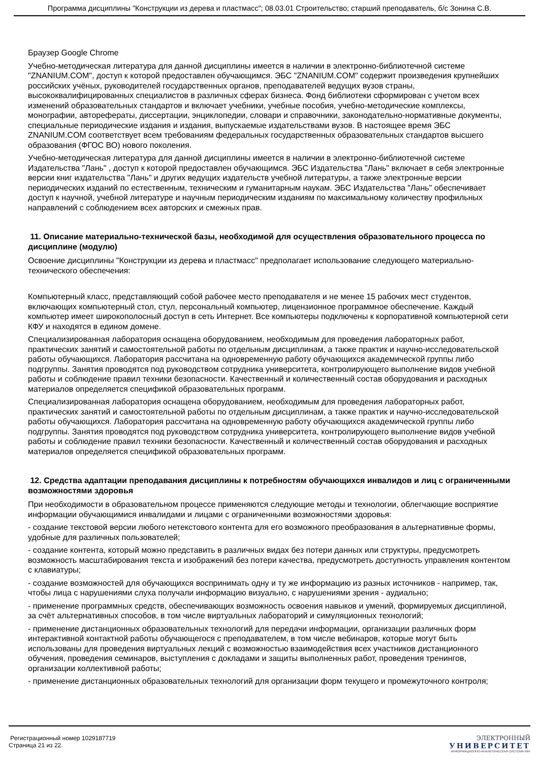Программа дисциплины "Конструкции из дерева и пластмасс"; 08.03.01 Строительство; старший преподаватель, б/с Зонина С.В.
Браузер Google Chrome
Учебно-методическая литература для данной дисциплины имеется в наличии в электронно-библиотечной системе "ZNANIUM.COM", доступ к которой предоставлен обучающимся. ЭБС "ZNANIUM.COM" содержит произведения крупнейших российских учёных, руководителей государственных органов, преподавателей ведущих вузов страны, высококвалифицированных специалистов в различных сферах бизнеса. Фонд библиотеки сформирован с учетом всех изменений образовательных стандартов и включает учебники, учебные пособия, учебно-методические комплексы, монографии, авторефераты, диссертации, энциклопедии, словари и справочники, законодательно-нормативные документы, специальные периодические издания и издания, выпускаемые издательствами вузов. В настоящее время ЭБС ZNANIUM.COM соответствует всем требованиям федеральных государственных образовательных стандартов высшего образования (ФГОС ВО) нового поколения.
Учебно-методическая литература для данной дисциплины имеется в наличии в электронно-библиотечной системе Издательства "Лань" , доступ к которой предоставлен обучающимся. ЭБС Издательства "Лань" включает в себя электронные версии книг издательства "Лань" и других ведущих издательств учебной литературы, а также электронные версии периодических изданий по естественным, техническим и гуманитарным наукам. ЭБС Издательства "Лань" обеспечивает доступ к научной, учебной литературе и научным периодическим изданиям по максимальному количеству профильных направлений с соблюдением всех авторских и смежных прав.
11. Описание материально-технической базы, необходимой для осуществления образовательного процесса по дисциплине (модулю)
Освоение дисциплины "Конструкции из дерева и пластмасс" предполагает использование следующего материально-технического обеспечения:
Компьютерный класс, представляющий собой рабочее место преподавателя и не менее 15 рабочих мест студентов, включающих компьютерный стол, стул, персональный компьютер, лицензионное программное обеспечение. Каждый компьютер имеет широкополосный доступ в сеть Интернет. Все компьютеры подключены к корпоративной компьютерной сети КФУ и находятся в едином домене.
Специализированная лаборатория оснащена оборудованием, необходимым для проведения лабораторных работ, практических занятий и самостоятельной работы по отдельным дисциплинам, а также практик и научно-исследовательской работы обучающихся. Лаборатория рассчитана на одновременную работу обучающихся академической группы либо подгруппы. Занятия проводятся под руководством сотрудника университета, контролирующего выполнение видов учебной работы и соблюдение правил техники безопасности. Качественный и количественный состав оборудования и расходных материалов определяется спецификой образовательных программ.
Специализированная лаборатория оснащена оборудованием, необходимым для проведения лабораторных работ, практических занятий и самостоятельной работы по отдельным дисциплинам, а также практик и научно-исследовательской работы обучающихся. Лаборатория рассчитана на одновременную работу обучающихся академической группы либо подгруппы. Занятия проводятся под руководством сотрудника университета, контролирующего выполнение видов учебной работы и соблюдение правил техники безопасности. Качественный и количественный состав оборудования и расходных материалов определяется спецификой образовательных программ.
12. Средства адаптации преподавания дисциплины к потребностям обучающихся инвалидов и лиц с ограниченными возможностями здоровья
При необходимости в образовательном процессе применяются следующие методы и технологии, облегчающие восприятие информации обучающимися инвалидами и лицами с ограниченными возможностями здоровья:
- создание текстовой версии любого нетекстового контента для его возможного преобразования в альтернативные формы, удобные для различных пользователей;
- создание контента, который можно представить в различных видах без потери данных или структуры, предусмотреть возможность масштабирования текста и изображений без потери качества, предусмотреть доступность управления контентом с клавиатуры;
- создание возможностей для обучающихся воспринимать одну и ту же информацию из разных источников - например, так, чтобы лица с нарушениями слуха получали информацию визуально, с нарушениями зрения - аудиально;
- применение программных средств, обеспечивающих возможность освоения навыков и умений, формируемых дисциплиной, за счёт альтернативных способов, в том числе виртуальных лабораторий и симуляционных технологий;
- применение дистанционных образовательных технологий для передачи информации, организации различных форм интерактивной контактной работы обучающегося с преподавателем, в том числе вебинаров, которые могут быть использованы для проведения виртуальных лекций с возможностью взаимодействия всех участников дистанционного обучения, проведения семинаров, выступления с докладами и защиты выполненных работ, проведения тренингов, организации коллективной работы;
- применение дистанционных образовательных технологий для организации форм текущего и промежуточного контроля;
Регистрационный номер 1029187719
Страница 21 из 22.
ЭЛЕКТРОННЫЙ
УНИВЕРСИТЕТ
ИНФОРМАЦИОННО-АНАЛИТИЧЕСКАЯ СИСТЕМА КФУ